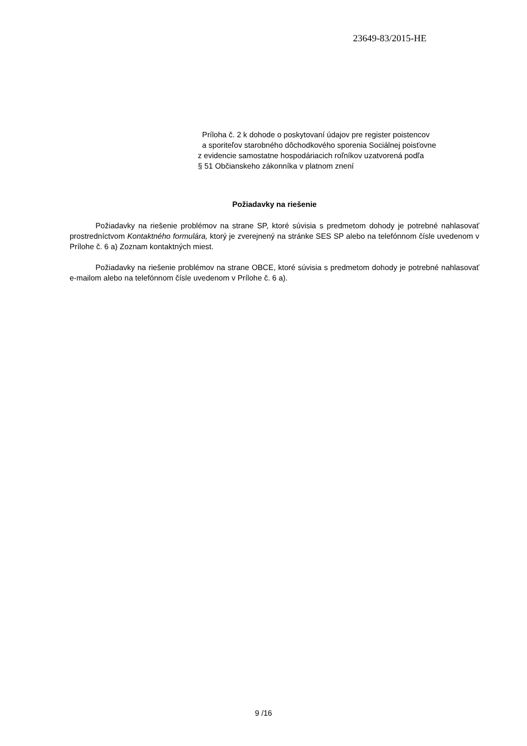23649-83/2015-HE
Príloha č. 2 k dohode o poskytovaní údajov pre register poistencov
a sporiteľov starobného dôchodkového sporenia Sociálnej poisťovne
z evidencie samostatne hospodáriacich roľníkov uzatvorená podľa
§ 51 Občianskeho zákonníka v platnom znení
Požiadavky na riešenie
Požiadavky na riešenie problémov na strane SP, ktoré súvisia s predmetom dohody je potrebné nahlasovať prostredníctvom Kontaktného formulára, ktorý je zverejnený na stránke SES SP alebo na telefónnom čísle uvedenom v Prílohe č. 6 a) Zoznam kontaktných miest.
Požiadavky na riešenie problémov na strane OBCE, ktoré súvisia s predmetom dohody je potrebné nahlasovať e-mailom alebo na telefónnom čísle uvedenom v Prílohe č. 6 a).
9 /16